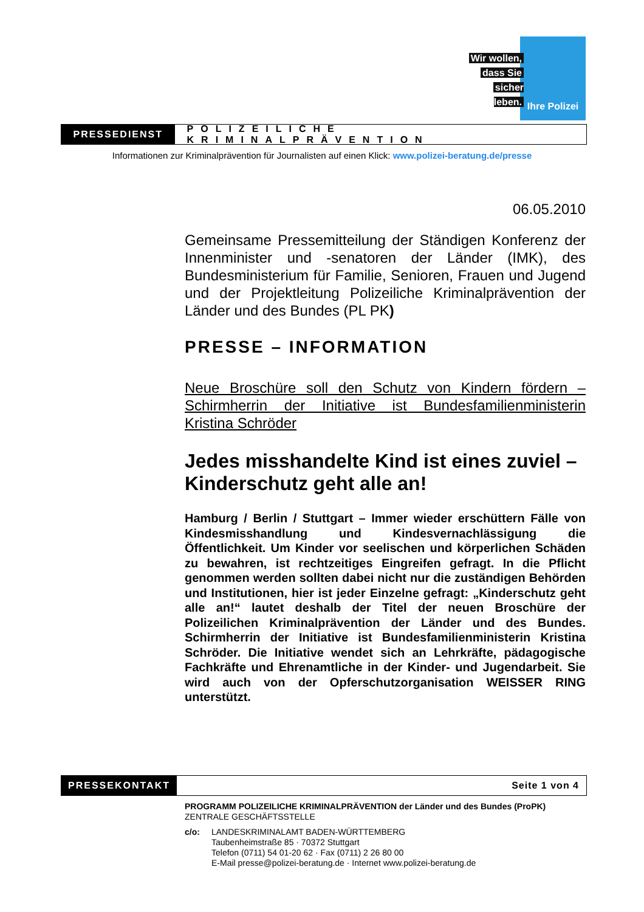Wir wollen,
dass Sie
sicher leben.
Ihre Polizei
PRESSEDIENST
POLIZEILICHE KRIMINALPRÄVENTION
Informationen zur Kriminalprävention für Journalisten auf einen Klick: www.polizei-beratung.de/presse
06.05.2010
Gemeinsame Pressemitteilung der Ständigen Konferenz der Innenminister und -senatoren der Länder (IMK), des Bundesministerium für Familie, Senioren, Frauen und Jugend und der Projektleitung Polizeiliche Kriminalprävention der Länder und des Bundes (PL PK)
PRESSE – INFORMATION
Neue Broschüre soll den Schutz von Kindern fördern – Schirmherrin der Initiative ist Bundesfamilienministerin Kristina Schröder
Jedes misshandelte Kind ist eines zuviel – Kinderschutz geht alle an!
Hamburg / Berlin / Stuttgart – Immer wieder erschüttern Fälle von Kindesmisshandlung und Kindesvernachlässigung die Öffentlichkeit. Um Kinder vor seelischen und körperlichen Schäden zu bewahren, ist rechtzeitiges Eingreifen gefragt. In die Pflicht genommen werden sollten dabei nicht nur die zuständigen Behörden und Institutionen, hier ist jeder Einzelne gefragt: „Kinderschutz geht alle an!“ lautet deshalb der Titel der neuen Broschüre der Polizeilichen Kriminalprävention der Länder und des Bundes. Schirmherrin der Initiative ist Bundesfamilienministerin Kristina Schröder. Die Initiative wendet sich an Lehrkräfte, pädagogische Fachkräfte und Ehrenamtliche in der Kinder- und Jugendarbeit. Sie wird auch von der Opferschutzorganisation WEISSER RING unterstützt.
PRESSEKONTAKT
Seite 1 von 4
PROGRAMM POLIZEILICHE KRIMINALPRÄVENTION der Länder und des Bundes (ProPK)
ZENTRALE GESCHÄFTSSTELLE
c/o: LANDESKRIMINALAMT BADEN-WÜRTTEMBERG
Taubenheimstraße 85 · 70372 Stuttgart
Telefon (0711) 54 01-20 62 · Fax (0711) 2 26 80 00
E-Mail presse@polizei-beratung.de · Internet www.polizei-beratung.de